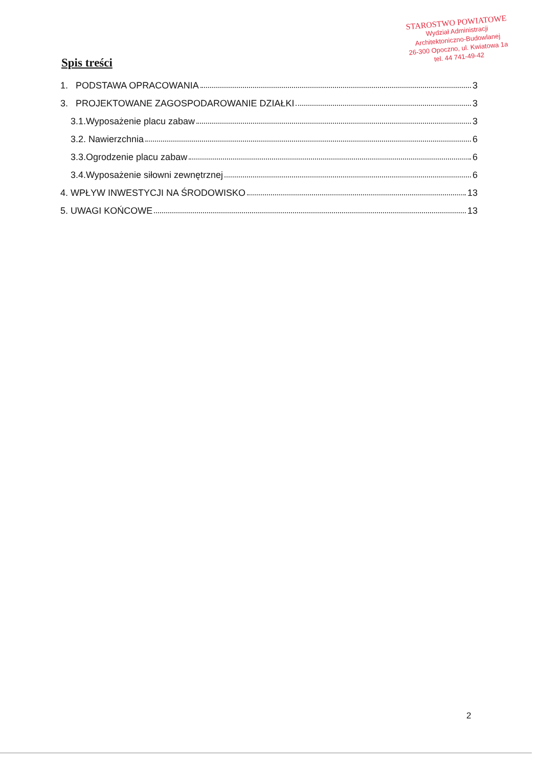STAROSTWO POWIATOWE
Wydział Administracji
Architektoniczno-Budowlanej
26-300 Opoczno, ul. Kwiatowa 1a
tel. 44 741-49-42
Spis treści
1. PODSTAWA OPRACOWANIA 3
3. PROJEKTOWANE ZAGOSPODAROWANIE DZIAŁKI 3
3.1.Wyposażenie placu zabaw 3
3.2. Nawierzchnia 6
3.3.Ogrodzenie placu zabaw 6
3.4.Wyposażenie siłowni zewnętrznej 6
4. WPŁYW INWESTYCJI NA ŚRODOWISKO 13
5. UWAGI KOŃCOWE 13
2